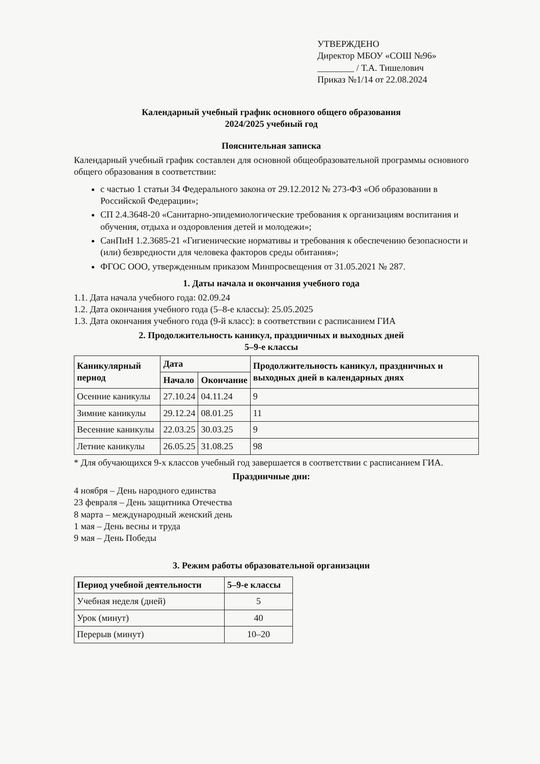УТВЕРЖДЕНО
Директор МБОУ «СОШ №96»
________ / Т.А. Тишелович
Приказ №1/14 от 22.08.2024
Календарный учебный график основного общего образования
2024/2025 учебный год
Пояснительная записка
Календарный учебный график составлен для основной общеобразовательной программы основного общего образования в соответствии:
с частью 1 статьи 34 Федерального закона от 29.12.2012 № 273-ФЗ «Об образовании в Российской Федерации»;
СП 2.4.3648-20 «Санитарно-эпидемиологические требования к организациям воспитания и обучения, отдыха и оздоровления детей и молодежи»;
СанПиН 1.2.3685-21 «Гигиенические нормативы и требования к обеспечению безопасности и (или) безвредности для человека факторов среды обитания»;
ФГОС ООО, утвержденным приказом Минпросвещения от 31.05.2021 № 287.
1. Даты начала и окончания учебного года
1.1. Дата начала учебного года: 02.09.24
1.2. Дата окончания учебного года (5–8-е классы): 25.05.2025
1.3. Дата окончания учебного года (9-й класс): в соответствии с расписанием ГИА
2. Продолжительность каникул, праздничных и выходных дней
5–9-е классы
| Каникулярный период | Дата | | Продолжительность каникул, праздничных и выходных дней в календарных днях |
| --- | --- | --- | --- |
| | Начало | Окончание | |
| Осенние каникулы | 27.10.24 | 04.11.24 | 9 |
| Зимние каникулы | 29.12.24 | 08.01.25 | 11 |
| Весенние каникулы | 22.03.25 | 30.03.25 | 9 |
| Летние каникулы | 26.05.25 | 31.08.25 | 98 |
* Для обучающихся 9-х классов учебный год завершается в соответствии с расписанием ГИА.
Праздничные дни:
4 ноября – День народного единства
23 февраля – День защитника Отечества
8 марта – международный женский день
1 мая – День весны и труда
9 мая – День Победы
3. Режим работы образовательной организации
| Период учебной деятельности | 5–9-е классы |
| --- | --- |
| Учебная неделя (дней) | 5 |
| Урок (минут) | 40 |
| Перерыв (минут) | 10–20 |